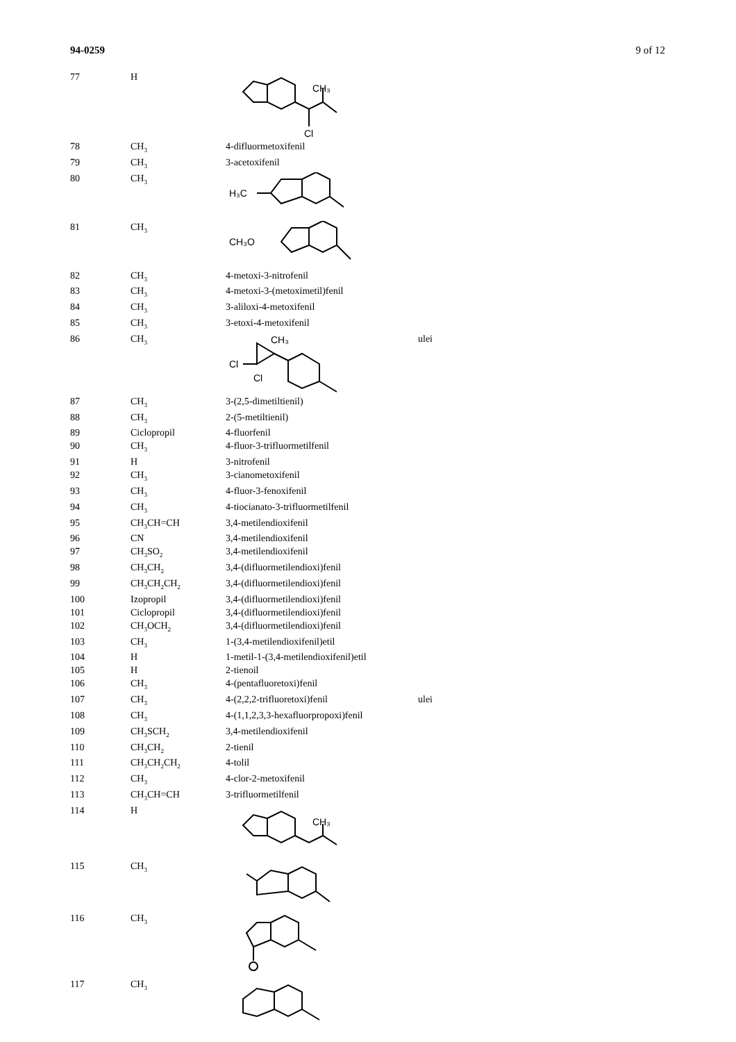94-0259 9 of 12
| 77 | H | CH₃ Cl | |
| 78 | CH<sub>3</sub> | 4-difluormetoxifenil | |
| 79 | CH<sub>3</sub> | 3-acetoxifenil | |
| 80 | CH<sub>3</sub> | H₃C | |
| 81 | CH<sub>3</sub> | CH₃O | |
| 82 | CH<sub>3</sub> | 4-metoxi-3-nitrofenil | |
| 83 | CH<sub>3</sub> | 4-metoxi-3-(metoximetil)fenil | |
| 84 | CH<sub>3</sub> | 3-aliloxi-4-metoxifenil | |
| 85 | CH<sub>3</sub> | 3-etoxi-4-metoxifenil | |
| 86 | CH<sub>3</sub> | CH₃ Cl Cl | ulei |
| 87 | CH<sub>3</sub> | 3-(2,5-dimetiltienil) | |
| 88 | CH<sub>3</sub> | 2-(5-metiltienil) | |
| 89 | Ciclopropil | 4-fluorfenil | |
| 90 | CH<sub>3</sub> | 4-fluor-3-trifluormetilfenil | |
| 91 | H | 3-nitrofenil | |
| 92 | CH<sub>3</sub> | 3-cianometoxifenil | |
| 93 | CH<sub>3</sub> | 4-fluor-3-fenoxifenil | |
| 94 | CH<sub>3</sub> | 4-tiocianato-3-trifluormetilfenil | |
| 95 | CH<sub>3</sub>CH=CH | 3,4-metilendioxifenil | |
| 96 | CN | 3,4-metilendioxifenil | |
| 97 | CH<sub>3</sub>SO<sub>2</sub> | 3,4-metilendioxifenil | |
| 98 | CH<sub>3</sub>CH<sub>2</sub> | 3,4-(difluormetilendioxi)fenil | |
| 99 | CH<sub>3</sub>CH<sub>2</sub>CH<sub>2</sub> | 3,4-(difluormetilendioxi)fenil | |
| 100 | Izopropil | 3,4-(difluormetilendioxi)fenil | |
| 101 | Ciclopropil | 3,4-(difluormetilendioxi)fenil | |
| 102 | CH<sub>3</sub>OCH<sub>2</sub> | 3,4-(difluormetilendioxi)fenil | |
| 103 | CH<sub>3</sub> | 1-(3,4-metilendioxifenil)etil | |
| 104 | H | 1-metil-1-(3,4-metilendioxifenil)etil | |
| 105 | H | 2-tienoil | |
| 106 | CH<sub>3</sub> | 4-(pentafluoretoxi)fenil | |
| 107 | CH<sub>3</sub> | 4-(2,2,2-trifluoretoxi)fenil | ulei |
| 108 | CH<sub>3</sub> | 4-(1,1,2,3,3-hexafluorpropoxi)fenil | |
| 109 | CH<sub>3</sub>SCH<sub>2</sub> | 3,4-metilendioxifenil | |
| 110 | CH<sub>3</sub>CH<sub>2</sub> | 2-tienil | |
| 111 | CH<sub>3</sub>CH<sub>2</sub>CH<sub>2</sub> | 4-tolil | |
| 112 | CH<sub>3</sub> | 4-clor-2-metoxifenil | |
| 113 | CH<sub>3</sub>CH=CH | 3-trifluormetilfenil | |
| 114 | H | CH₃ | |
| 115 | CH<sub>3</sub> | | |
| 116 | CH<sub>3</sub> | | |
| 117 | CH<sub>3</sub> | | |